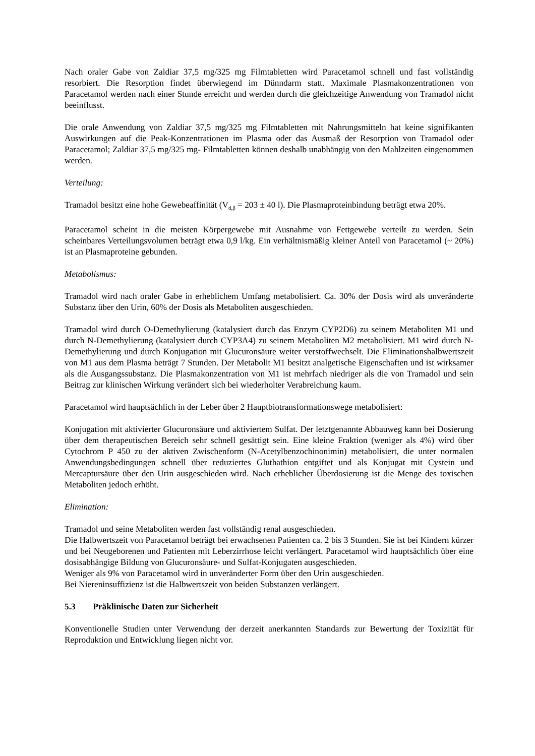Nach oraler Gabe von Zaldiar 37,5 mg/325 mg Filmtabletten wird Paracetamol schnell und fast vollständig resorbiert. Die Resorption findet überwiegend im Dünndarm statt. Maximale Plasmakonzentrationen von Paracetamol werden nach einer Stunde erreicht und werden durch die gleichzeitige Anwendung von Tramadol nicht beeinflusst.
Die orale Anwendung von Zaldiar 37,5 mg/325 mg Filmtabletten mit Nahrungsmitteln hat keine signifikanten Auswirkungen auf die Peak-Konzentrationen im Plasma oder das Ausmaß der Resorption von Tramadol oder Paracetamol; Zaldiar 37,5 mg/325 mg- Filmtabletten können deshalb unabhängig von den Mahlzeiten eingenommen werden.
Verteilung:
Tramadol besitzt eine hohe Gewebeaffinität (V<sub>d,β</sub> = 203 ± 40 l). Die Plasmaproteinbindung beträgt etwa 20%.
Paracetamol scheint in die meisten Körpergewebe mit Ausnahme von Fettgewebe verteilt zu werden. Sein scheinbares Verteilungsvolumen beträgt etwa 0,9 l/kg. Ein verhältnismäßig kleiner Anteil von Paracetamol (~ 20%) ist an Plasmaproteine gebunden.
Metabolismus:
Tramadol wird nach oraler Gabe in erheblichem Umfang metabolisiert. Ca. 30% der Dosis wird als unveränderte Substanz über den Urin, 60% der Dosis als Metaboliten ausgeschieden.
Tramadol wird durch O-Demethylierung (katalysiert durch das Enzym CYP2D6) zu seinem Metaboliten M1 und durch N-Demethylierung (katalysiert durch CYP3A4) zu seinem Metaboliten M2 metabolisiert. M1 wird durch N-Demethylierung und durch Konjugation mit Glucuronsäure weiter verstoffwechselt. Die Eliminationshalbwertszeit von M1 aus dem Plasma beträgt 7 Stunden. Der Metabolit M1 besitzt analgetische Eigenschaften und ist wirksamer als die Ausgangssubstanz. Die Plasmakonzentration von M1 ist mehrfach niedriger als die von Tramadol und sein Beitrag zur klinischen Wirkung verändert sich bei wiederholter Verabreichung kaum.
Paracetamol wird hauptsächlich in der Leber über 2 Hauptbiotransformationswege metabolisiert:
Konjugation mit aktivierter Glucuronsäure und aktiviertem Sulfat. Der letztgenannte Abbauweg kann bei Dosierung über dem therapeutischen Bereich sehr schnell gesättigt sein. Eine kleine Fraktion (weniger als 4%) wird über Cytochrom P 450 zu der aktiven Zwischenform (N-Acetylbenzochinonimin) metabolisiert, die unter normalen Anwendungsbedingungen schnell über reduziertes Gluthathion entgiftet und als Konjugat mit Cystein und Mercaptursäure über den Urin ausgeschieden wird. Nach erheblicher Überdosierung ist die Menge des toxischen Metaboliten jedoch erhöht.
Elimination:
Tramadol und seine Metaboliten werden fast vollständig renal ausgeschieden.
Die Halbwertszeit von Paracetamol beträgt bei erwachsenen Patienten ca. 2 bis 3 Stunden. Sie ist bei Kindern kürzer und bei Neugeborenen und Patienten mit Leberzirrhose leicht verlängert. Paracetamol wird hauptsächlich über eine dosisabhängige Bildung von Glucuronsäure- und Sulfat-Konjugaten ausgeschieden.
Weniger als 9% von Paracetamol wird in unveränderter Form über den Urin ausgeschieden.
Bei Niereninsuffizienz ist die Halbwertszeit von beiden Substanzen verlängert.
5.3 Präklinische Daten zur Sicherheit
Konventionelle Studien unter Verwendung der derzeit anerkannten Standards zur Bewertung der Toxizität für Reproduktion und Entwicklung liegen nicht vor.